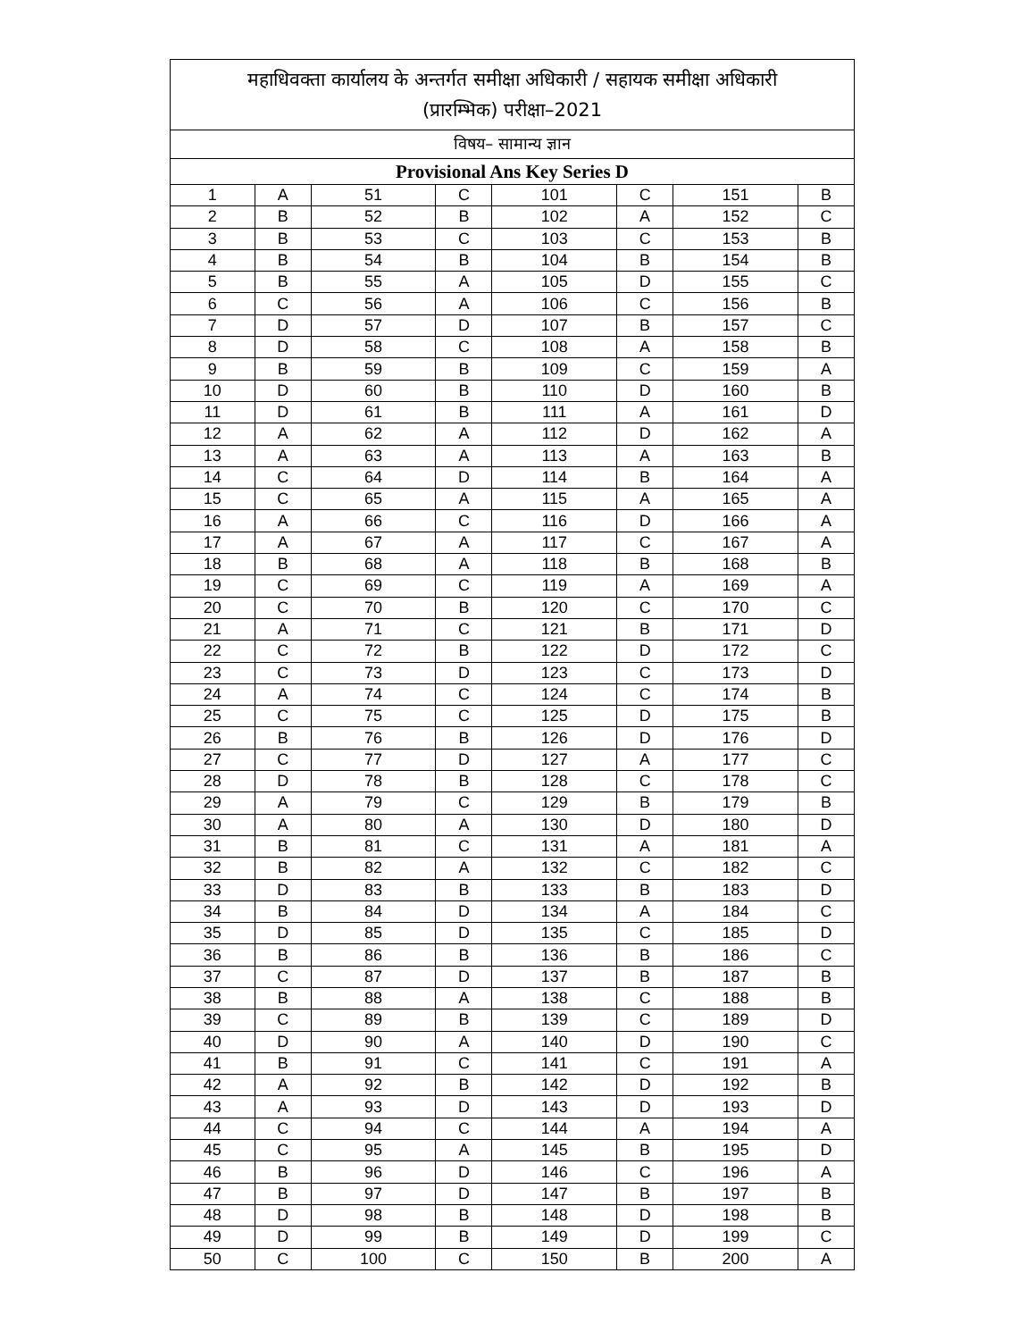| महाधिवक्ता कार्यालय के अन्तर्गत समीक्षा अधिकारी / सहायक समीक्षा अधिकारी (प्रारम्भिक) परीक्षा–2021 | | | | | | | |
| --- | --- | --- | --- | --- | --- | --- | --- |
| विषय– सामान्य ज्ञान | | | | | | | |
| Provisional Ans Key Series D | | | | | | | |
| 1 | A | 51 | C | 101 | C | 151 | B |
| 2 | B | 52 | B | 102 | A | 152 | C |
| 3 | B | 53 | C | 103 | C | 153 | B |
| 4 | B | 54 | B | 104 | B | 154 | B |
| 5 | B | 55 | A | 105 | D | 155 | C |
| 6 | C | 56 | A | 106 | C | 156 | B |
| 7 | D | 57 | D | 107 | B | 157 | C |
| 8 | D | 58 | C | 108 | A | 158 | B |
| 9 | B | 59 | B | 109 | C | 159 | A |
| 10 | D | 60 | B | 110 | D | 160 | B |
| 11 | D | 61 | B | 111 | A | 161 | D |
| 12 | A | 62 | A | 112 | D | 162 | A |
| 13 | A | 63 | A | 113 | A | 163 | B |
| 14 | C | 64 | D | 114 | B | 164 | A |
| 15 | C | 65 | A | 115 | A | 165 | A |
| 16 | A | 66 | C | 116 | D | 166 | A |
| 17 | A | 67 | A | 117 | C | 167 | A |
| 18 | B | 68 | A | 118 | B | 168 | B |
| 19 | C | 69 | C | 119 | A | 169 | A |
| 20 | C | 70 | B | 120 | C | 170 | C |
| 21 | A | 71 | C | 121 | B | 171 | D |
| 22 | C | 72 | B | 122 | D | 172 | C |
| 23 | C | 73 | D | 123 | C | 173 | D |
| 24 | A | 74 | C | 124 | C | 174 | B |
| 25 | C | 75 | C | 125 | D | 175 | B |
| 26 | B | 76 | B | 126 | D | 176 | D |
| 27 | C | 77 | D | 127 | A | 177 | C |
| 28 | D | 78 | B | 128 | C | 178 | C |
| 29 | A | 79 | C | 129 | B | 179 | B |
| 30 | A | 80 | A | 130 | D | 180 | D |
| 31 | B | 81 | C | 131 | A | 181 | A |
| 32 | B | 82 | A | 132 | C | 182 | C |
| 33 | D | 83 | B | 133 | B | 183 | D |
| 34 | B | 84 | D | 134 | A | 184 | C |
| 35 | D | 85 | D | 135 | C | 185 | D |
| 36 | B | 86 | B | 136 | B | 186 | C |
| 37 | C | 87 | D | 137 | B | 187 | B |
| 38 | B | 88 | A | 138 | C | 188 | B |
| 39 | C | 89 | B | 139 | C | 189 | D |
| 40 | D | 90 | A | 140 | D | 190 | C |
| 41 | B | 91 | C | 141 | C | 191 | A |
| 42 | A | 92 | B | 142 | D | 192 | B |
| 43 | A | 93 | D | 143 | D | 193 | D |
| 44 | C | 94 | C | 144 | A | 194 | A |
| 45 | C | 95 | A | 145 | B | 195 | D |
| 46 | B | 96 | D | 146 | C | 196 | A |
| 47 | B | 97 | D | 147 | B | 197 | B |
| 48 | D | 98 | B | 148 | D | 198 | B |
| 49 | D | 99 | B | 149 | D | 199 | C |
| 50 | C | 100 | C | 150 | B | 200 | A |